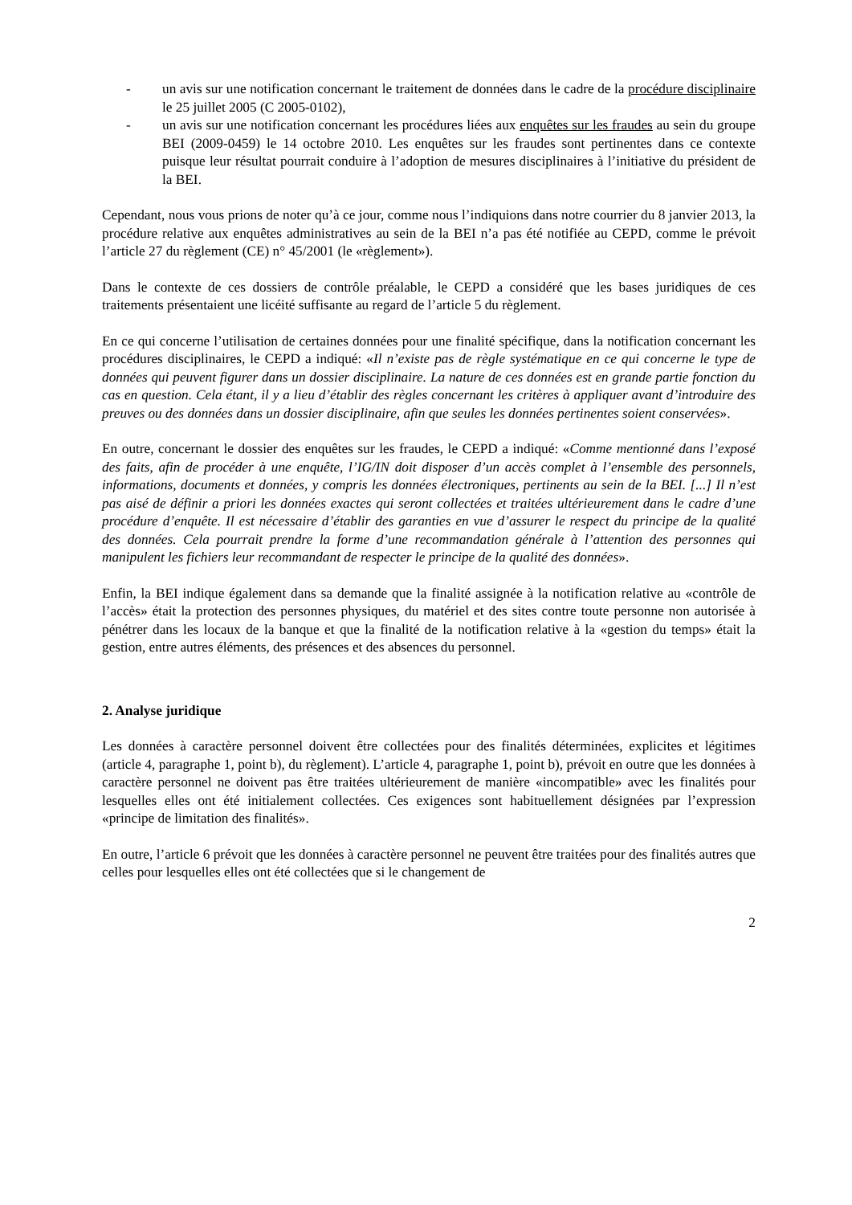- un avis sur une notification concernant le traitement de données dans le cadre de la procédure disciplinaire le 25 juillet 2005 (C 2005-0102),
- un avis sur une notification concernant les procédures liées aux enquêtes sur les fraudes au sein du groupe BEI (2009-0459) le 14 octobre 2010. Les enquêtes sur les fraudes sont pertinentes dans ce contexte puisque leur résultat pourrait conduire à l’adoption de mesures disciplinaires à l’initiative du président de la BEI.
Cependant, nous vous prions de noter qu’à ce jour, comme nous l’indiquions dans notre courrier du 8 janvier 2013, la procédure relative aux enquêtes administratives au sein de la BEI n’a pas été notifiée au CEPD, comme le prévoit l’article 27 du règlement (CE) n° 45/2001 (le «règlement»).
Dans le contexte de ces dossiers de contrôle préalable, le CEPD a considéré que les bases juridiques de ces traitements présentaient une licéité suffisante au regard de l’article 5 du règlement.
En ce qui concerne l’utilisation de certaines données pour une finalité spécifique, dans la notification concernant les procédures disciplinaires, le CEPD a indiqué: «Il n’existe pas de règle systématique en ce qui concerne le type de données qui peuvent figurer dans un dossier disciplinaire. La nature de ces données est en grande partie fonction du cas en question. Cela étant, il y a lieu d’établir des règles concernant les critères à appliquer avant d’introduire des preuves ou des données dans un dossier disciplinaire, afin que seules les données pertinentes soient conservées».
En outre, concernant le dossier des enquêtes sur les fraudes, le CEPD a indiqué: «Comme mentionné dans l’exposé des faits, afin de procéder à une enquête, l’IG/IN doit disposer d’un accès complet à l’ensemble des personnels, informations, documents et données, y compris les données électroniques, pertinents au sein de la BEI. [...] Il n’est pas aisé de définir a priori les données exactes qui seront collectées et traitées ultérieurement dans le cadre d’une procédure d’enquête. Il est nécessaire d’établir des garanties en vue d’assurer le respect du principe de la qualité des données. Cela pourrait prendre la forme d’une recommandation générale à l’attention des personnes qui manipulent les fichiers leur recommandant de respecter le principe de la qualité des données».
Enfin, la BEI indique également dans sa demande que la finalité assignée à la notification relative au «contrôle de l’accès» était la protection des personnes physiques, du matériel et des sites contre toute personne non autorisée à pénétrer dans les locaux de la banque et que la finalité de la notification relative à la «gestion du temps» était la gestion, entre autres éléments, des présences et des absences du personnel.
2. Analyse juridique
Les données à caractère personnel doivent être collectées pour des finalités déterminées, explicites et légitimes (article 4, paragraphe 1, point b), du règlement). L’article 4, paragraphe 1, point b), prévoit en outre que les données à caractère personnel ne doivent pas être traitées ultérieurement de manière «incompatible» avec les finalités pour lesquelles elles ont été initialement collectées. Ces exigences sont habituellement désignées par l’expression «principe de limitation des finalités».
En outre, l’article 6 prévoit que les données à caractère personnel ne peuvent être traitées pour des finalités autres que celles pour lesquelles elles ont été collectées que si le changement de
2